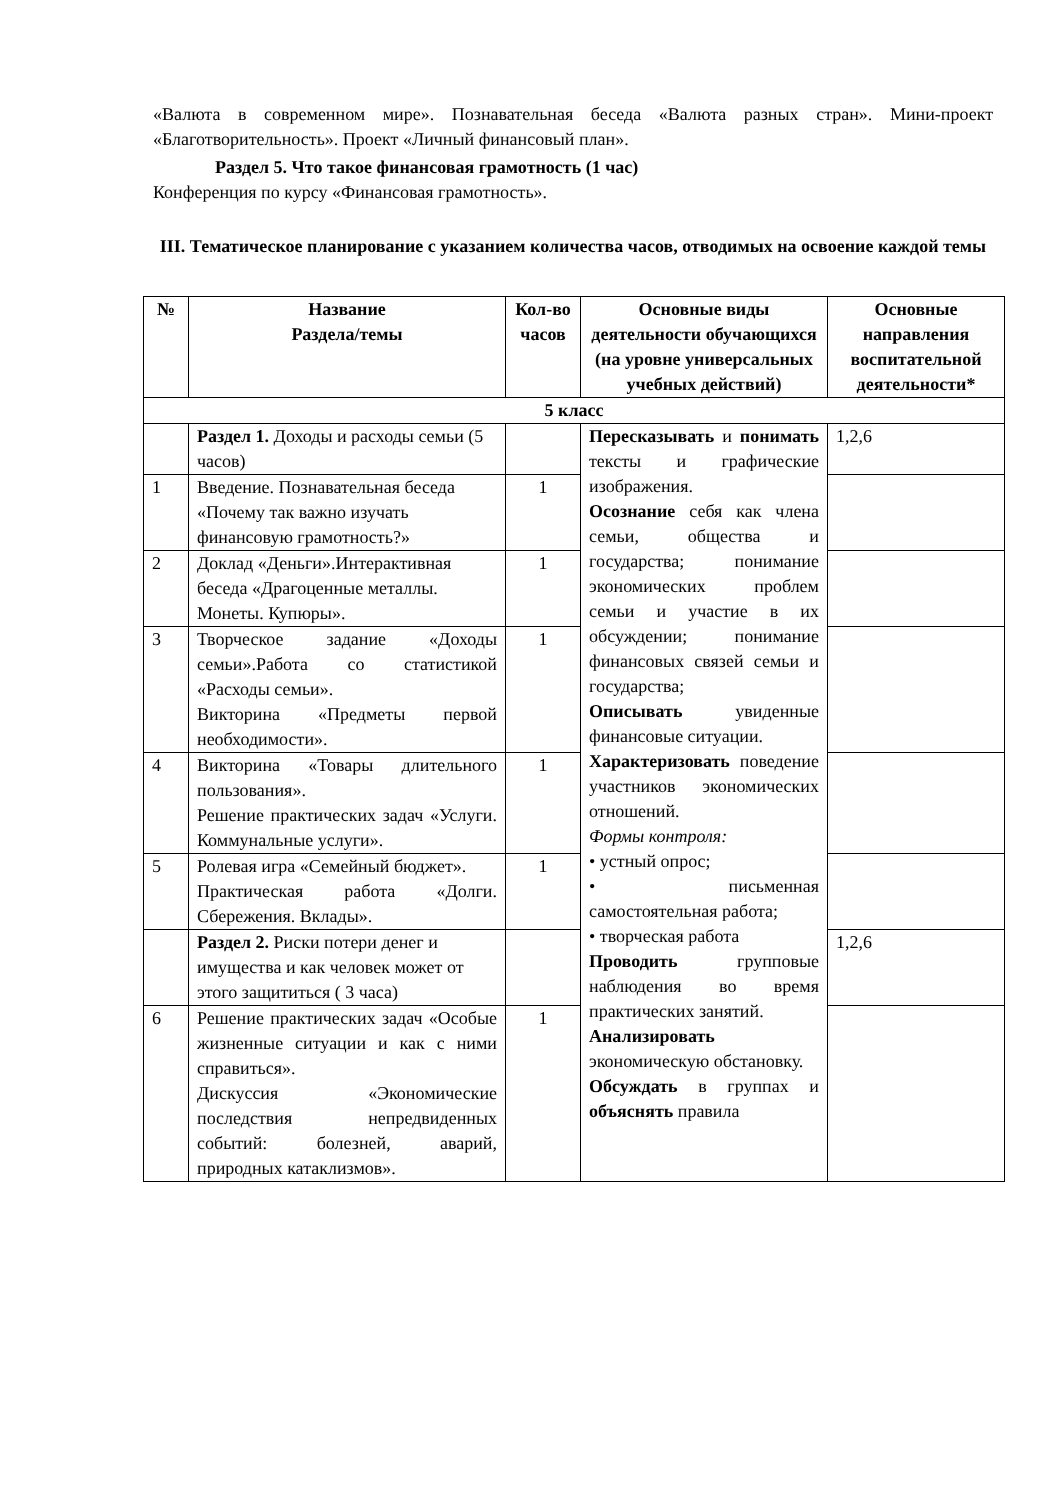«Валюта в современном мире». Познавательная беседа «Валюта разных стран». Мини-проект «Благотворительность». Проект «Личный финансовый план».
Раздел 5. Что такое финансовая грамотность (1 час)
Конференция по курсу «Финансовая грамотность».
III. Тематическое планирование с указанием количества часов, отводимых на освоение каждой темы
| № | Название Раздела/темы | Кол-во часов | Основные виды деятельности обучающихся (на уровне универсальных учебных действий) | Основные направления воспитательной деятельности* |
| --- | --- | --- | --- | --- |
| 5 класс | | | | |
| | Раздел 1. Доходы и расходы семьи (5 часов) | | Пересказывать и понимать тексты и графические изображения. Осознание себя как члена семьи, общества и государства; понимание экономических проблем семьи и участие в их обсуждении; понимание финансовых связей семьи и государства; Описывать увиденные финансовые ситуации. Характеризовать поведение участников экономических отношений. Формы контроля: • устный опрос; • письменная самостоятельная работа; • творческая работа Проводить групповые наблюдения во время практических занятий. Анализировать экономическую обстановку. Обсуждать в группах и объяснять правила | 1,2,6 |
| 1 | Введение. Познавательная беседа «Почему так важно изучать финансовую грамотность?» | 1 | | |
| 2 | Доклад «Деньги».Интерактивная беседа «Драгоценные металлы. Монеты. Купюры». | 1 | | |
| 3 | Творческое задание «Доходы семьи».Работа со статистикой «Расходы семьи». Викторина «Предметы первой необходимости». | 1 | | |
| 4 | Викторина «Товары длительного пользования». Решение практических задач «Услуги. Коммунальные услуги». | 1 | | |
| 5 | Ролевая игра «Семейный бюджет». Практическая работа «Долги. Сбережения. Вклады». | 1 | | |
| | Раздел 2. Риски потери денег и имущества и как человек может от этого защититься ( 3 часа) | | | 1,2,6 |
| 6 | Решение практических задач «Особые жизненные ситуации и как с ними справиться». Дискуссия «Экономические последствия непредвиденных событий: болезней, аварий, природных катаклизмов». | 1 | | |